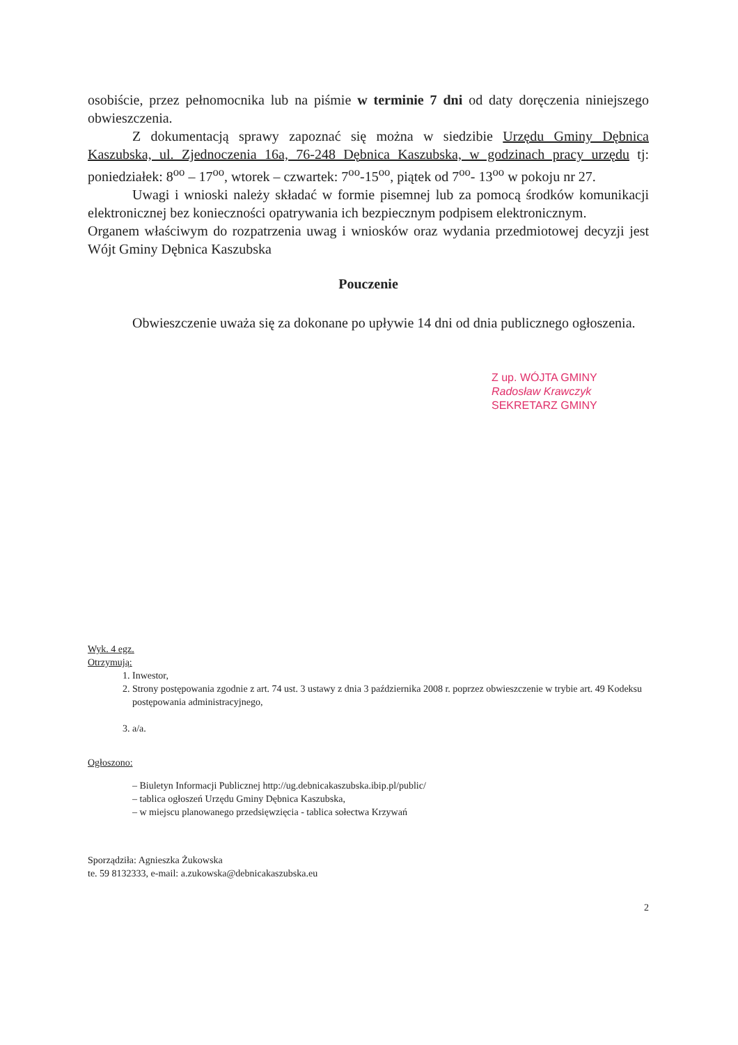osobiście, przez pełnomocnika lub na piśmie w terminie 7 dni od daty doręczenia niniejszego obwieszczenia.
Z dokumentacją sprawy zapoznać się można w siedzibie Urzędu Gminy Dębnica Kaszubska, ul. Zjednoczenia 16a, 76-248 Dębnica Kaszubska, w godzinach pracy urzędu tj: poniedziałek: 8<sup>oo</sup> – 17<sup>oo</sup>, wtorek – czwartek: 7<sup>oo</sup>-15<sup>oo</sup>, piątek od 7<sup>oo</sup>- 13<sup>oo</sup> w pokoju nr 27.
Uwagi i wnioski należy składać w formie pisemnej lub za pomocą środków komunikacji elektronicznej bez konieczności opatrywania ich bezpiecznym podpisem elektronicznym.
Organem właściwym do rozpatrzenia uwag i wniosków oraz wydania przedmiotowej decyzji jest Wójt Gminy Dębnica Kaszubska
Pouczenie
Obwieszczenie uważa się za dokonane po upływie 14 dni od dnia publicznego ogłoszenia.
Z up. WÓJTA GMINY
Radosław Krawczyk
SEKRETARZ GMINY
Wyk. 4 egz.
Otrzymują:
1. Inwestor,
2. Strony postępowania zgodnie z art. 74 ust. 3 ustawy z dnia 3 października 2008 r. poprzez obwieszczenie w trybie art. 49 Kodeksu postępowania administracyjnego,
3. a/a.
Ogłoszono:
– Biuletyn Informacji Publicznej http://ug.debnicakaszubska.ibip.pl/public/
– tablica ogłoszeń Urzędu Gminy Dębnica Kaszubska,
– w miejscu planowanego przedsięwzięcia - tablica sołectwa Krzywań
Sporządziła: Agnieszka Żukowska
te. 59 8132333, e-mail: a.zukowska@debnicakaszubska.eu
2